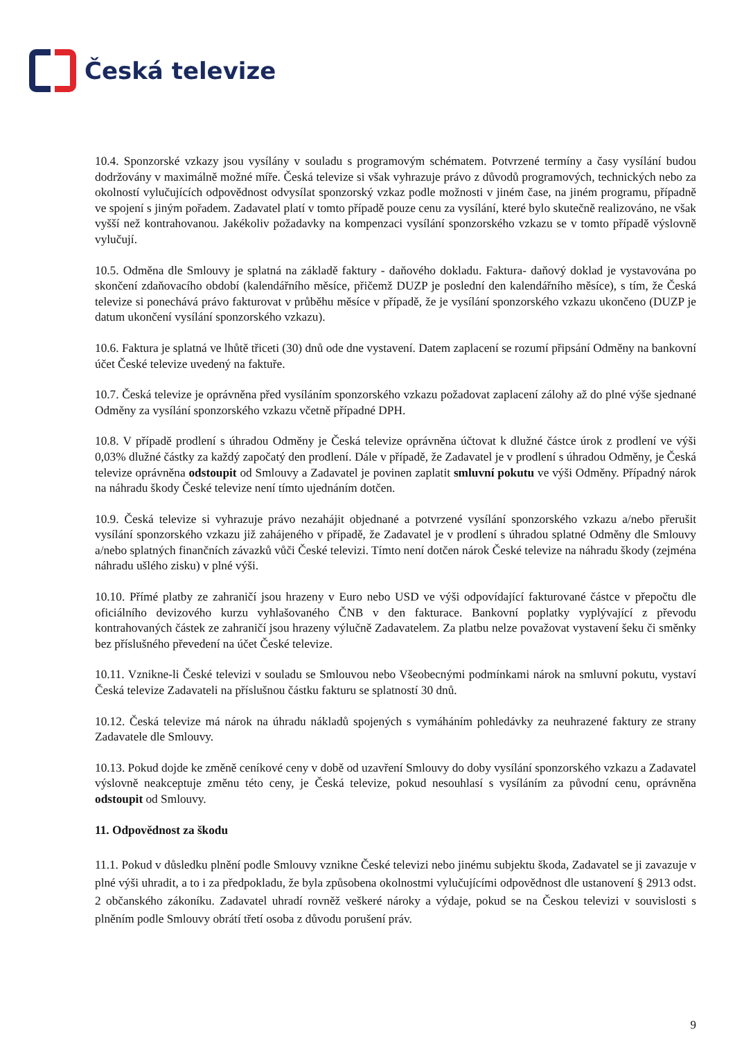Česká televize
10.4. Sponzorské vzkazy jsou vysílány v souladu s programovým schématem. Potvrzené termíny a časy vysílání budou dodržovány v maximálně možné míře. Česká televize si však vyhrazuje právo z důvodů programových, technických nebo za okolností vylučujících odpovědnost odvysílat sponzorský vzkaz podle možnosti v jiném čase, na jiném programu, případně ve spojení s jiným pořadem. Zadavatel platí v tomto případě pouze cenu za vysílání, které bylo skutečně realizováno, ne však vyšší než kontrahovanou. Jakékoliv požadavky na kompenzaci vysílání sponzorského vzkazu se v tomto případě výslovně vylučují.
10.5. Odměna dle Smlouvy je splatná na základě faktury - daňového dokladu. Faktura- daňový doklad je vystavována po skončení zdaňovacího období (kalendářního měsíce, přičemž DUZP je poslední den kalendářního měsíce), s tím, že Česká televize si ponechává právo fakturovat v průběhu měsíce v případě, že je vysílání sponzorského vzkazu ukončeno (DUZP je datum ukončení vysílání sponzorského vzkazu).
10.6. Faktura je splatná ve lhůtě třiceti (30) dnů ode dne vystavení. Datem zaplacení se rozumí připsání Odměny na bankovní účet České televize uvedený na faktuře.
10.7. Česká televize je oprávněna před vysíláním sponzorského vzkazu požadovat zaplacení zálohy až do plné výše sjednané Odměny za vysílání sponzorského vzkazu včetně případné DPH.
10.8. V případě prodlení s úhradou Odměny je Česká televize oprávněna účtovat k dlužné částce úrok z prodlení ve výši 0,03% dlužné částky za každý započatý den prodlení. Dále v případě, že Zadavatel je v prodlení s úhradou Odměny, je Česká televize oprávněna odstoupit od Smlouvy a Zadavatel je povinen zaplatit smluvní pokutu ve výši Odměny. Případný nárok na náhradu škody České televize není tímto ujednáním dotčen.
10.9. Česká televize si vyhrazuje právo nezahájit objednané a potvrzené vysílání sponzorského vzkazu a/nebo přerušit vysílání sponzorského vzkazu již zahájeného v případě, že Zadavatel je v prodlení s úhradou splatné Odměny dle Smlouvy a/nebo splatných finančních závazků vůči České televizi. Tímto není dotčen nárok České televize na náhradu škody (zejména náhradu ušlého zisku) v plné výši.
10.10. Přímé platby ze zahraničí jsou hrazeny v Euro nebo USD ve výši odpovídající fakturované částce v přepočtu dle oficiálního devizového kurzu vyhlašovaného ČNB v den fakturace. Bankovní poplatky vyplývající z převodu kontrahovaných částek ze zahraničí jsou hrazeny výlučně Zadavatelem. Za platbu nelze považovat vystavení šeku či směnky bez příslušného převedení na účet České televize.
10.11. Vznikne-li České televizi v souladu se Smlouvou nebo Všeobecnými podmínkami nárok na smluvní pokutu, vystaví Česká televize Zadavateli na příslušnou částku fakturu se splatností 30 dnů.
10.12. Česká televize má nárok na úhradu nákladů spojených s vymáháním pohledávky za neuhrazené faktury ze strany Zadavatele dle Smlouvy.
10.13. Pokud dojde ke změně ceníkové ceny v době od uzavření Smlouvy do doby vysílání sponzorského vzkazu a Zadavatel výslovně neakceptuje změnu této ceny, je Česká televize, pokud nesouhlasí s vysíláním za původní cenu, oprávněna odstoupit od Smlouvy.
11. Odpovědnost za škodu
11.1. Pokud v důsledku plnění podle Smlouvy vznikne České televizi nebo jinému subjektu škoda, Zadavatel se ji zavazuje v plné výši uhradit, a to i za předpokladu, že byla způsobena okolnostmi vylučujícími odpovědnost dle ustanovení § 2913 odst. 2 občanského zákoníku. Zadavatel uhradí rovněž veškeré nároky a výdaje, pokud se na Českou televizi v souvislosti s plněním podle Smlouvy obrátí třetí osoba z důvodu porušení práv.
9